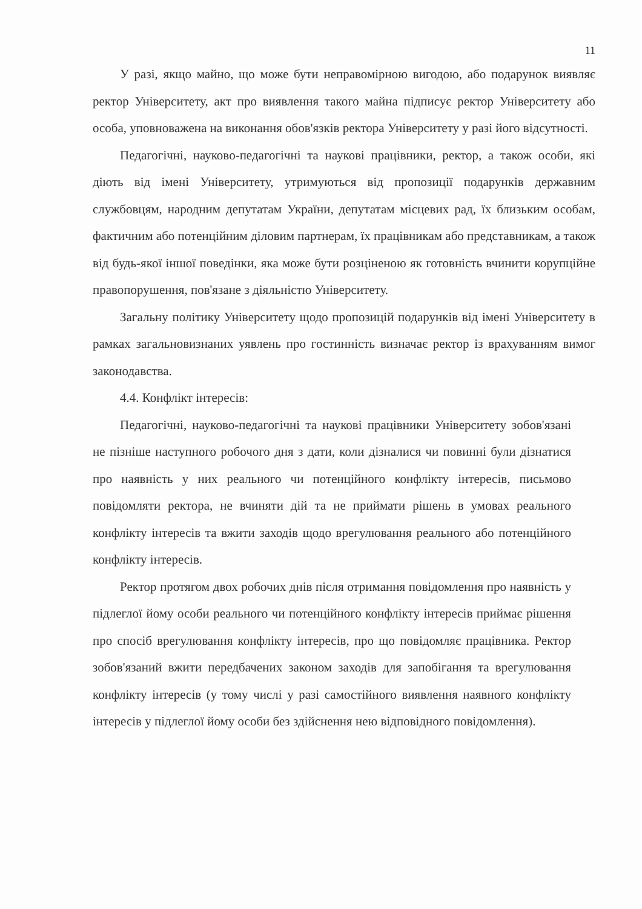11
У разі, якщо майно, що може бути неправомірною вигодою, або подарунок виявляє ректор Університету, акт про виявлення такого майна підписує ректор Університету або особа, уповноважена на виконання обов'язків ректора Університету у разі його відсутності.
Педагогічні, науково-педагогічні та наукові працівники, ректор, а також особи, які діють від імені Університету, утримуються від пропозиції подарунків державним службовцям, народним депутатам України, депутатам місцевих рад, їх близьким особам, фактичним або потенційним діловим партнерам, їх працівникам або представникам, а також від будь-якої іншої поведінки, яка може бути розціненою як готовність вчинити корупційне правопорушення, пов'язане з діяльністю Університету.
Загальну політику Університету щодо пропозицій подарунків від імені Університету в рамках загальновизнаних уявлень про гостинність визначає ректор із врахуванням вимог законодавства.
4.4. Конфлікт інтересів:
Педагогічні, науково-педагогічні та наукові працівники Університету зобов'язані не пізніше наступного робочого дня з дати, коли дізналися чи повинні були дізнатися про наявність у них реального чи потенційного конфлікту інтересів, письмово повідомляти ректора, не вчиняти дій та не приймати рішень в умовах реального конфлікту інтересів та вжити заходів щодо врегулювання реального або потенційного конфлікту інтересів.
Ректор протягом двох робочих днів після отримання повідомлення про наявність у підлеглої йому особи реального чи потенційного конфлікту інтересів приймає рішення про спосіб врегулювання конфлікту інтересів, про що повідомляє працівника. Ректор зобов'язаний вжити передбачених законом заходів для запобігання та врегулювання конфлікту інтересів (у тому числі у разі самостійного виявлення наявного конфлікту інтересів у підлеглої йому особи без здійснення нею відповідного повідомлення).